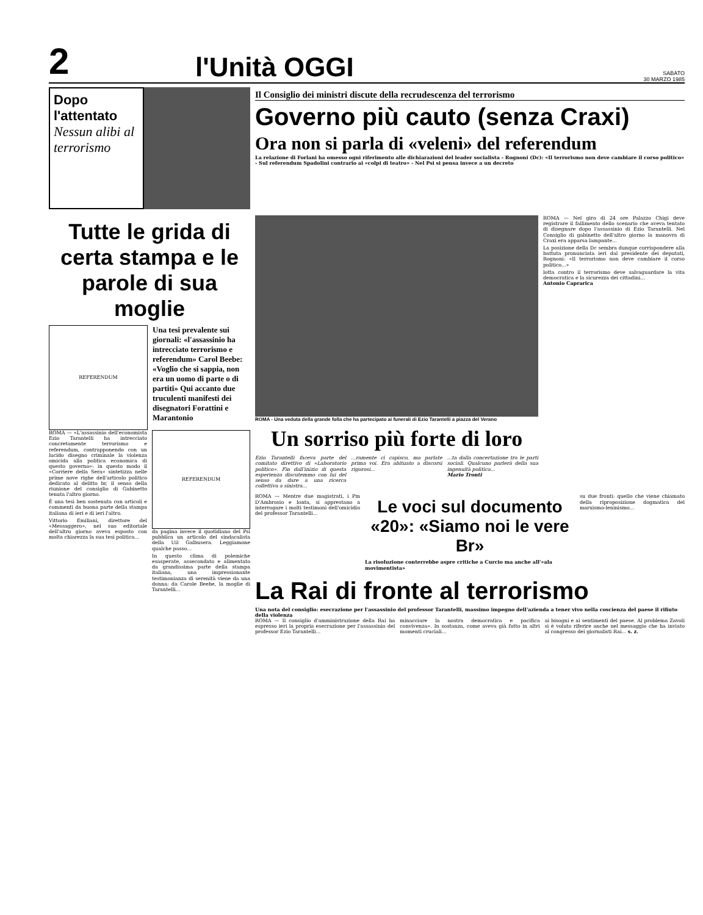2
l'Unità OGGI
SABATO
30 MARZO 1985
Dopo l'attentato
Nessun alibi al terrorismo
Il Consiglio dei ministri discute della recrudescenza del terrorismo
Governo più cauto (senza Craxi)
Ora non si parla di «veleni» del referendum
La relazione di Forlani ha omesso ogni riferimento alle dichiarazioni del leader socialista - Rognoni (Dc): «Il terrorismo non deve cambiare il corso politico» - Sul referendum Spadolini contrario ai «colpi di teatro» - Nel Psi si pensa invece a un decreto
Tutte le grida di certa stampa e le parole di sua moglie
REFERENDUM
Una tesi prevalente sui giornali: «l'assassinio ha intrecciato terrorismo e referendum» Carol Beebe: «Voglio che si sappia, non era un uomo di parte o di partiti» Qui accanto due truculenti manifesti dei disegnatori Forattini e Marantonio
ROMA — «L'assassinio dell'economista Ezio Tarantelli ha intrecciato concretamente terrorismo e referendum, contrapponendo con un lucido disegno criminale la violenza omicida alla politica economica di questo governo»: in questo modo il «Corriere della Sera» sintetizza nelle prime nove righe dell'articolo politico dedicato al delitto br, il senso della riunione del consiglio di Gabinetto tenuta l'altro giorno.
È una tesi ben sostenuta con articoli e commenti da buona parte della stampa italiana di ieri e di ieri l'altro.
Vittorio Emiliani, direttore del «Messaggero», nel suo editoriale dell'altro giorno aveva esposto con molta chiarezza la sua tesi politica...
REFERENDUM
da pagina invece il quotidiano del Psi pubblica un articolo del sindacalista della Uil Galbusera. Leggiamone qualche passo...
In questo clima di polemiche esasperate, assecondato e alimentato da grandissima parte della stampa italiana, una impressionante testimonianza di serenità viene da una donna: da Carole Beebe, la moglie di Tarantelli...
ROMA - Una veduta della grande folla che ha partecipato ai funerali di Ezio Tarantelli a piazza del Verano
Un sorriso più forte di loro
Ezio Tarantelli faceva parte del comitato direttivo di «Laboratorio politico». Fin dall'inizio di questa esperienza discutemmo con lui del senso da dare a una ricerca collettiva a sinistra......ramente ci capisco, ma parlate prima voi. Era abituato a discorsi rigorosi......ta dalla concertazione tra le parti sociali. Qualcuno parlerà della sua ingenuità politica...
Mario Tronti
ROMA — Nel giro di 24 ore Palazzo Chigi deve registrare il fallimento dello scenario che aveva tentato di disegnare dopo l'assassinio di Ezio Tarantelli. Nel Consiglio di gabinetto dell'altro giorno la manovra di Craxi era apparsa lampante...
La posizione della Dc sembra dunque corrispondere alla battuta pronunciata ieri dal presidente dei deputati, Rognoni: «Il terrorismo non deve cambiare il corso politico...»
lotta contro il terrorismo deve salvaguardare la vita democratica e la sicurezza dei cittadini...
Antonio Caprarica
ROMA — Mentre due magistrati, i Pm D'Ambrosio e Ionta, si apprestano a interrogare i molti testimoni dell'omicidio del professor Tarantelli...
Le voci sul documento «20»: «Siamo noi le vere Br»
La risoluzione conterrebbe aspre critiche a Curcio ma anche all'«ala movimentista»
su due fronti: quello che viene chiamato della riproposizione dogmatica del marxismo-leninismo...
La Rai di fronte al terrorismo
Una nota del consiglio: esecrazione per l'assassinio del professor Tarantelli, massimo impegno dell'azienda a tener vivo nella coscienza del paese il rifiuto della violenza
ROMA — Il consiglio d'amministrazione della Rai ha espresso ieri la propria esecrazione per l'assassinio del professor Ezio Tarantelli...
minacciare la nostra democratica e pacifica convivenza». In sostanza, come aveva già fatto in altri momenti cruciali...
ai bisogni e ai sentimenti del paese. Al problema Zavoli si è voluto riferire anche nel messaggio che ha inviato al congresso dei giornalisti Rai... s. z.